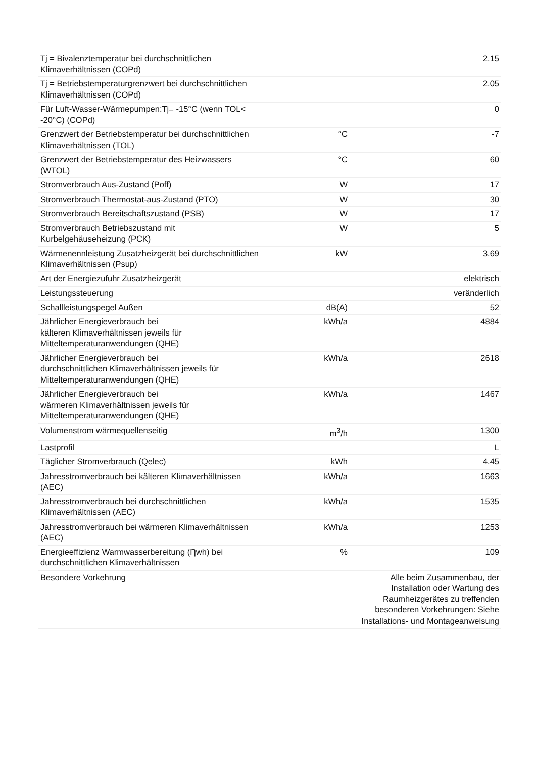| Tj = Bivalenztemperatur bei durchschnittlichen Klimaverhältnissen (COPd) | | 2.15 |
| Tj = Betriebstemperaturgrenzwert bei durchschnittlichen Klimaverhältnissen (COPd) | | 2.05 |
| Für Luft-Wasser-Wärmepumpen:Tj= -15°C (wenn TOL< -20°C) (COPd) | | 0 |
| Grenzwert der Betriebstemperatur bei durchschnittlichen Klimaverhältnissen (TOL) | °C | -7 |
| Grenzwert der Betriebstemperatur des Heizwassers (WTOL) | °C | 60 |
| Stromverbrauch Aus-Zustand (Poff) | W | 17 |
| Stromverbrauch Thermostat-aus-Zustand (PTO) | W | 30 |
| Stromverbrauch Bereitschaftszustand (PSB) | W | 17 |
| Stromverbrauch Betriebszustand mit Kurbelgehäuseheizung (PCK) | W | 5 |
| Wärmenennleistung Zusatzheizgerät bei durchschnittlichen Klimaverhältnissen (Psup) | kW | 3.69 |
| Art der Energiezufuhr Zusatzheizgerät | | elektrisch |
| Leistungssteuerung | | veränderlich |
| Schallleistungspegel Außen | dB(A) | 52 |
| Jährlicher Energieverbrauch bei kälteren Klimaverhältnissen jeweils für Mitteltemperaturanwendungen (QHE) | kWh/a | 4884 |
| Jährlicher Energieverbrauch bei durchschnittlichen Klimaverhältnissen jeweils für Mitteltemperaturanwendungen (QHE) | kWh/a | 2618 |
| Jährlicher Energieverbrauch bei wärmeren Klimaverhältnissen jeweils für Mitteltemperaturanwendungen (QHE) | kWh/a | 1467 |
| Volumenstrom wärmequellenseitig | m<sup>3</sup>/h | 1300 |
| Lastprofil | | L |
| Täglicher Stromverbrauch (Qelec) | kWh | 4.45 |
| Jahresstromverbrauch bei kälteren Klimaverhältnissen (AEC) | kWh/a | 1663 |
| Jahresstromverbrauch bei durchschnittlichen Klimaverhältnissen (AEC) | kWh/a | 1535 |
| Jahresstromverbrauch bei wärmeren Klimaverhältnissen (AEC) | kWh/a | 1253 |
| Energieeffizienz Warmwasserbereitung (Ƞwh) bei durchschnittlichen Klimaverhältnissen | % | 109 |
| Besondere Vorkehrung | | Alle beim Zusammenbau, der Installation oder Wartung des Raumheizgerätes zu treffenden besonderen Vorkehrungen: Siehe Installations- und Montageanweisung |